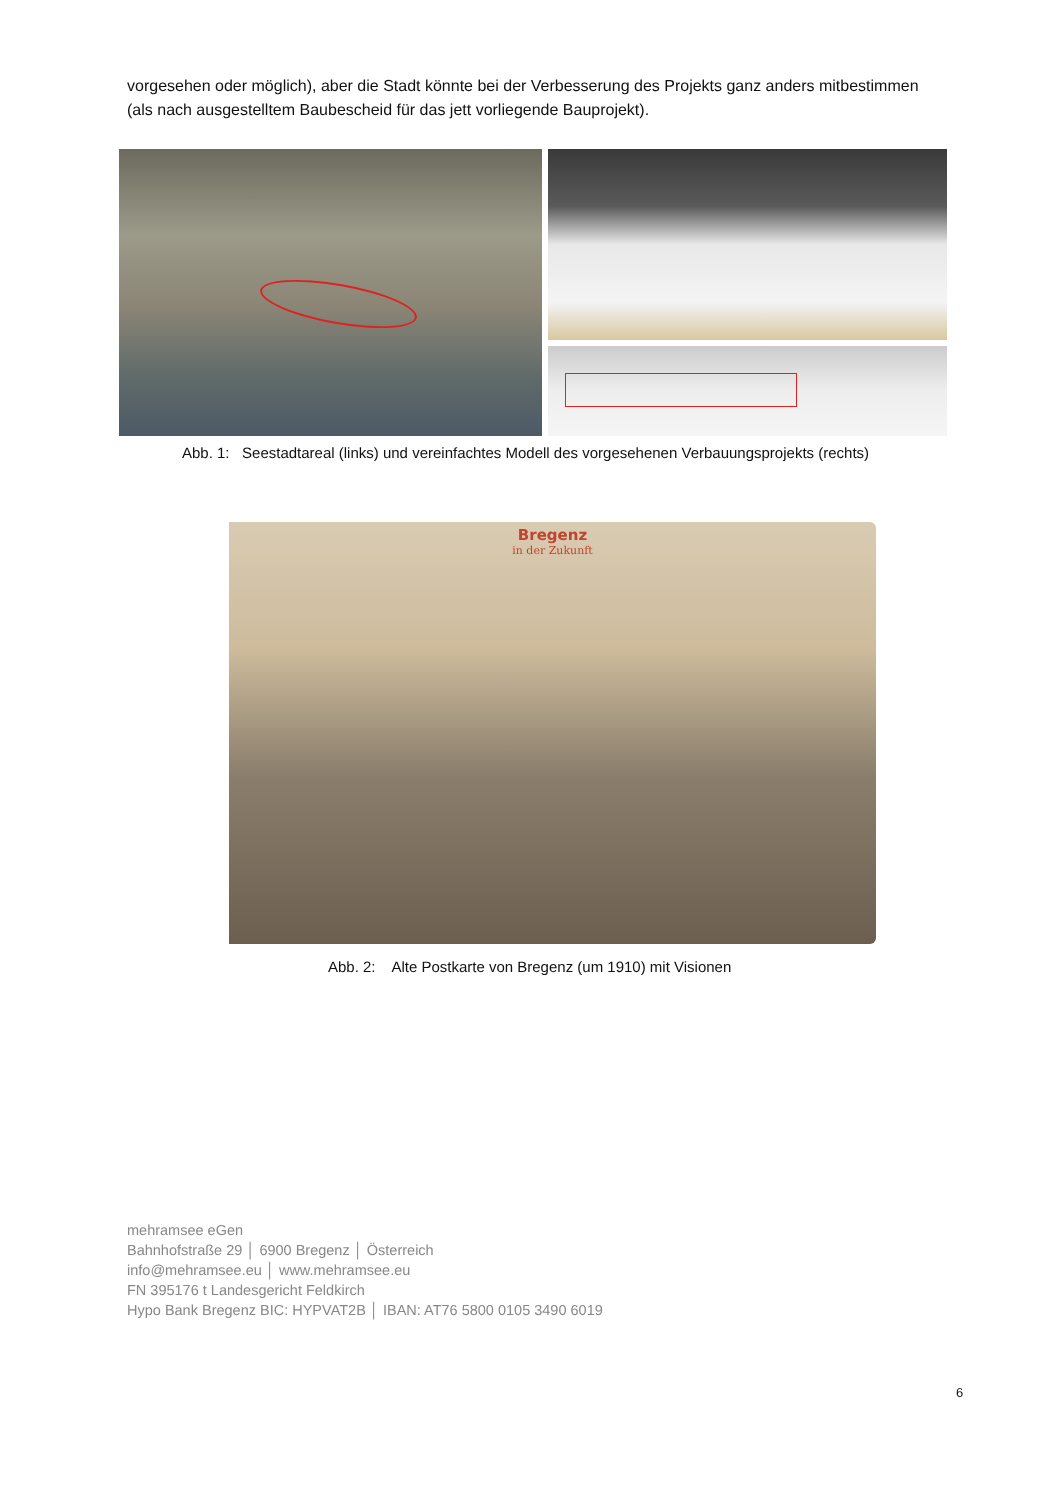vorgesehen oder möglich), aber die Stadt könnte bei der Verbesserung des Projekts ganz anders mitbestimmen (als nach ausgestelltem Baubescheid für das jett vorliegende Bauprojekt).
Abb. 1: Seestadtareal (links) und vereinfachtes Modell des vorgesehenen Verbauungsprojekts (rechts)
Bregenz
in der Zukunft
Abb. 2: Alte Postkarte von Bregenz (um 1910) mit Visionen
mehramsee eGen
Bahnhofstraße 29 │ 6900 Bregenz │ Österreich
info@mehramsee.eu │ www.mehramsee.eu
FN 395176 t Landesgericht Feldkirch
Hypo Bank Bregenz BIC: HYPVAT2B │ IBAN: AT76 5800 0105 3490 6019
6